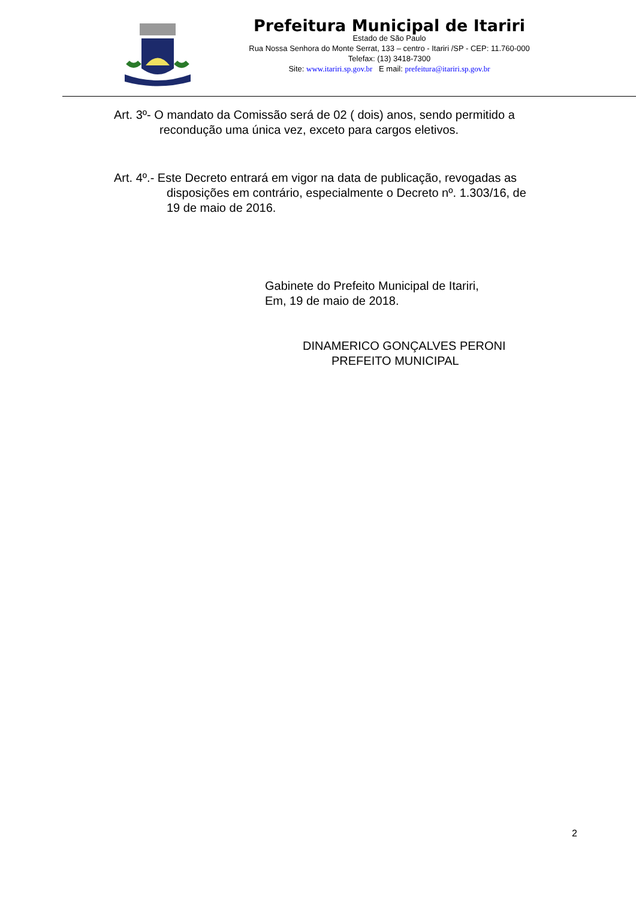Prefeitura Municipal de Itariri
Estado de São Paulo
Rua Nossa Senhora do Monte Serrat, 133 – centro - Itariri /SP - CEP: 11.760-000
Telefax: (13) 3418-7300
Site: www.itariri.sp.gov.br E mail: prefeitura@itariri.sp.gov.br
Art. 3º- O mandato da Comissão será de 02 ( dois) anos, sendo permitido a
recondução uma única vez, exceto para cargos eletivos.
Art. 4º.- Este Decreto entrará em vigor na data de publicação, revogadas as
disposições em contrário, especialmente o Decreto nº. 1.303/16, de
19 de maio de 2016.
Gabinete do Prefeito Municipal de Itariri,
Em, 19 de maio de 2018.
DINAMERICO GONÇALVES PERONI
PREFEITO MUNICIPAL
2